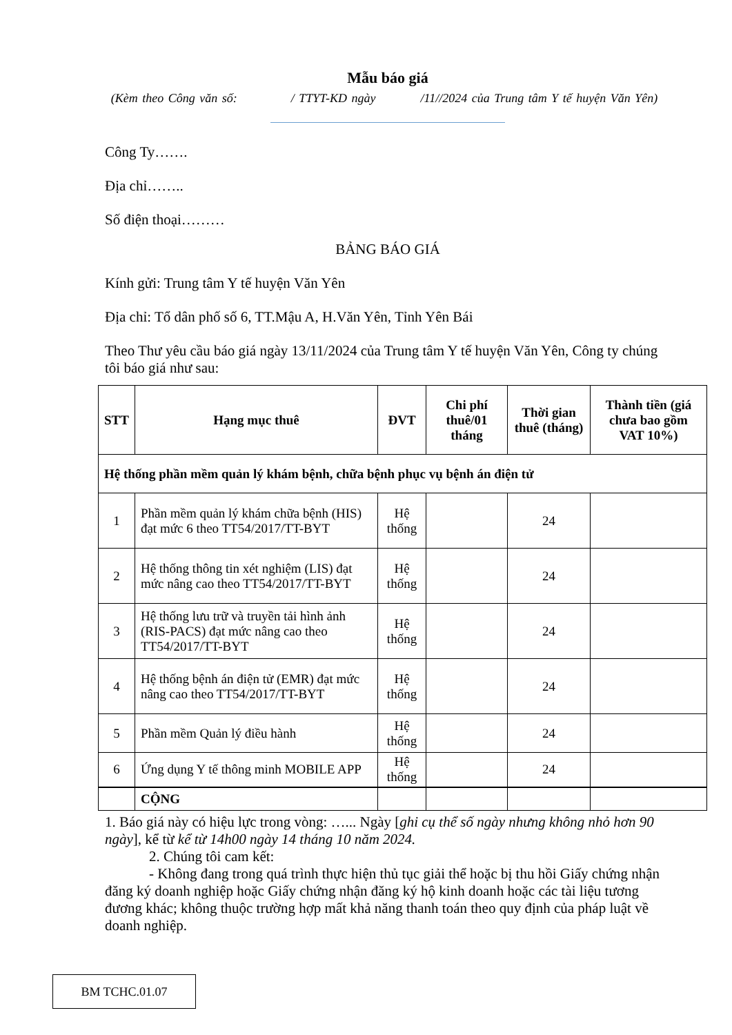Mẫu báo giá
(Kèm theo Công văn số: / TTYT-KD ngày /11//2024 của Trung tâm Y tế huyện Văn Yên)
Công Ty…….
Địa chỉ……..
Số điện thoại………
BẢNG BÁO GIÁ
Kính gửi: Trung tâm Y tế huyện Văn Yên
Địa chỉ: Tổ dân phố số 6, TT.Mậu A, H.Văn Yên, Tỉnh Yên Bái
Theo Thư yêu cầu báo giá ngày 13/11/2024 của Trung tâm Y tế huyện Văn Yên, Công ty chúng tôi báo giá như sau:
| STT | Hạng mục thuê | ĐVT | Chi phí thuê/01 tháng | Thời gian thuê (tháng) | Thành tiền (giá chưa bao gồm VAT 10%) |
| --- | --- | --- | --- | --- | --- |
| Hệ thống phần mềm quản lý khám bệnh, chữa bệnh phục vụ bệnh án điện tử | | | | | |
| 1 | Phần mềm quản lý khám chữa bệnh (HIS) đạt mức 6 theo TT54/2017/TT-BYT | Hệ thống | | 24 | |
| 2 | Hệ thống thông tin xét nghiệm (LIS) đạt mức nâng cao theo TT54/2017/TT-BYT | Hệ thống | | 24 | |
| 3 | Hệ thống lưu trữ và truyền tải hình ảnh (RIS-PACS) đạt mức nâng cao theo TT54/2017/TT-BYT | Hệ thống | | 24 | |
| 4 | Hệ thống bệnh án điện tử (EMR) đạt mức nâng cao theo TT54/2017/TT-BYT | Hệ thống | | 24 | |
| 5 | Phần mềm Quản lý điều hành | Hệ thống | | 24 | |
| 6 | Ứng dụng Y tế thông minh MOBILE APP | Hệ thống | | 24 | |
| | CỘNG | | | | |
1. Báo giá này có hiệu lực trong vòng: …... Ngày [ghi cụ thể số ngày nhưng không nhỏ hơn 90 ngày], kể từ kể từ 14h00 ngày 14 tháng 10 năm 2024.
2. Chúng tôi cam kết:
- Không đang trong quá trình thực hiện thủ tục giải thể hoặc bị thu hồi Giấy chứng nhận đăng ký doanh nghiệp hoặc Giấy chứng nhận đăng ký hộ kinh doanh hoặc các tài liệu tương đương khác; không thuộc trường hợp mất khả năng thanh toán theo quy định của pháp luật về doanh nghiệp.
BM TCHC.01.07